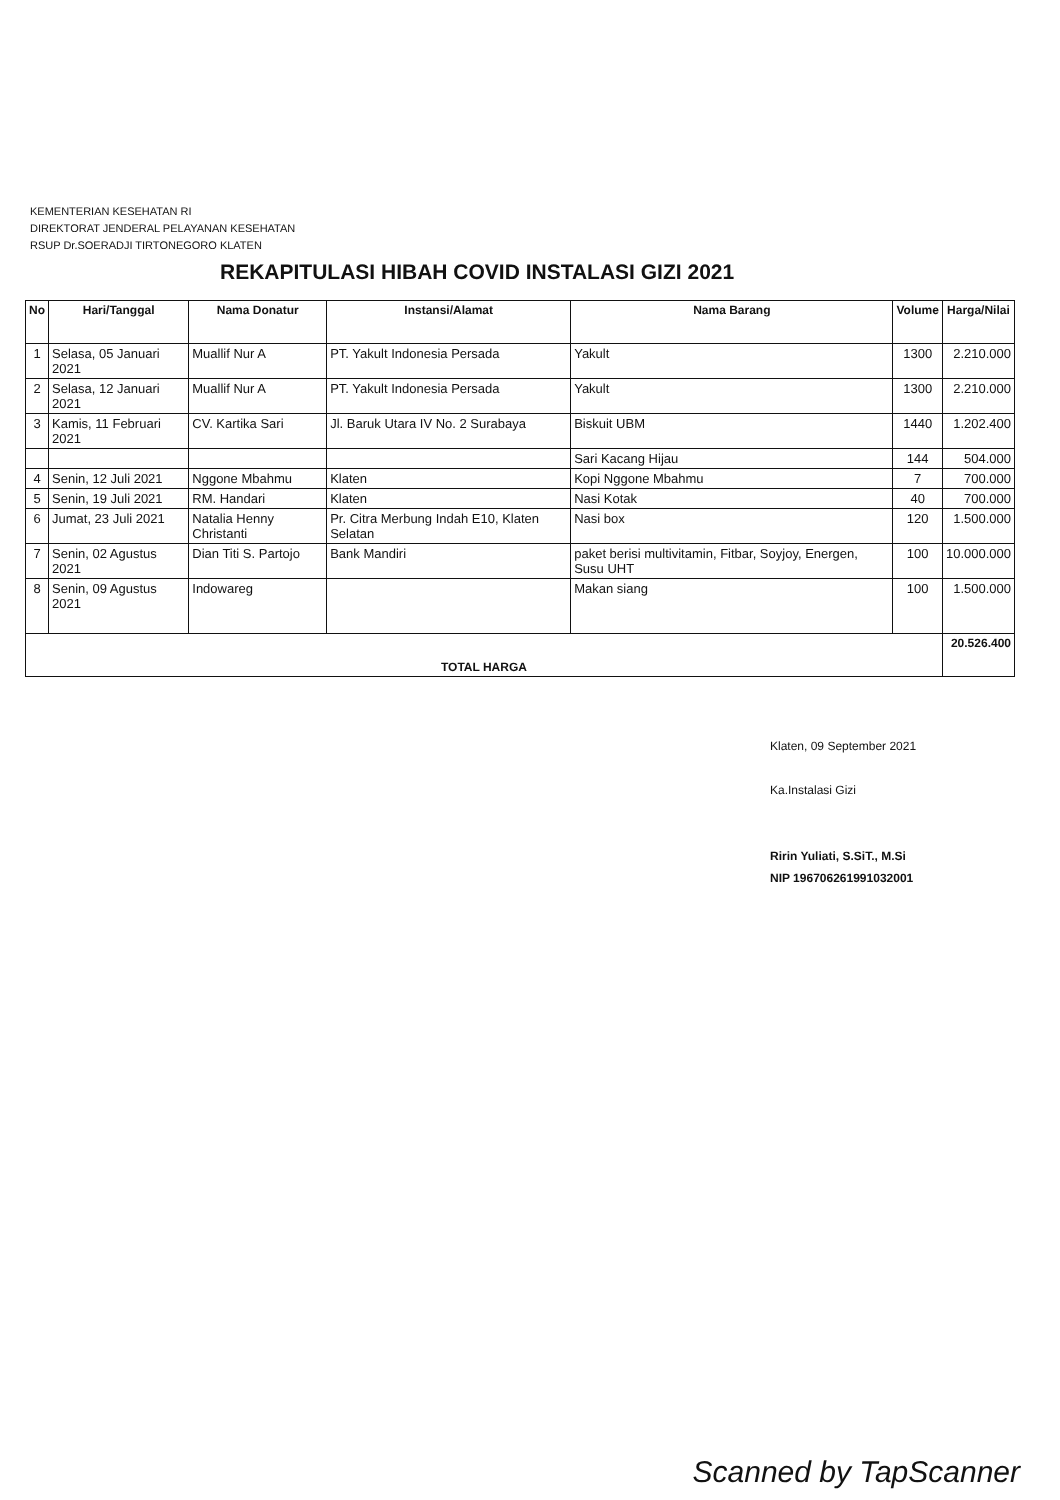KEMENTERIAN KESEHATAN RI
DIREKTORAT JENDERAL PELAYANAN KESEHATAN
RSUP Dr.SOERADJI TIRTONEGORO KLATEN
REKAPITULASI HIBAH COVID INSTALASI GIZI 2021
| No | Hari/Tanggal | Nama Donatur | Instansi/Alamat | Nama Barang | Volume | Harga/Nilai |
| --- | --- | --- | --- | --- | --- | --- |
| 1 | Selasa, 05 Januari 2021 | Muallif Nur A | PT. Yakult Indonesia Persada | Yakult | 1300 | 2.210.000 |
| 2 | Selasa, 12 Januari 2021 | Muallif Nur A | PT. Yakult Indonesia Persada | Yakult | 1300 | 2.210.000 |
| 3 | Kamis, 11 Februari 2021 | CV. Kartika Sari | Jl. Baruk Utara IV No. 2 Surabaya | Biskuit UBM | 1440 | 1.202.400 |
| | | | | Sari Kacang Hijau | 144 | 504.000 |
| 4 | Senin, 12 Juli 2021 | Nggone Mbahmu | Klaten | Kopi Nggone Mbahmu | 7 | 700.000 |
| 5 | Senin, 19 Juli 2021 | RM. Handari | Klaten | Nasi Kotak | 40 | 700.000 |
| 6 | Jumat, 23 Juli 2021 | Natalia Henny Christanti | Pr. Citra Merbung Indah E10, Klaten Selatan | Nasi box | 120 | 1.500.000 |
| 7 | Senin, 02 Agustus 2021 | Dian Titi S. Partojo | Bank Mandiri | paket berisi multivitamin, Fitbar, Soyjoy, Energen, Susu UHT | 100 | 10.000.000 |
| 8 | Senin, 09 Agustus 2021 | Indowareg | | Makan siang | 100 | 1.500.000 |
| TOTAL HARGA | | | | | | 20.526.400 |
Klaten, 09 September 2021
Ka.Instalasi Gizi
Ririn Yuliati, S.SiT., M.Si
NIP 196706261991032001
Scanned by TapScanner